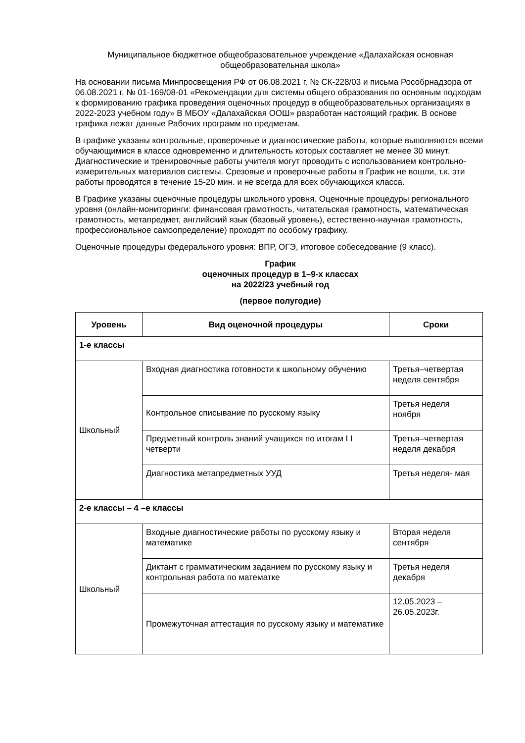Муниципальное бюджетное общеобразовательное учреждение «Далахайская основная общеобразовательная школа»
На основании письма Минпросвещения РФ от 06.08.2021 г. № СК-228/03 и письма Рособрнадзора от 06.08.2021 г. № 01-169/08-01 «Рекомендации для системы общего образования по основным подходам к формированию графика проведения оценочных процедур в общеобразовательных организациях в 2022-2023 учебном году» В МБОУ «Далахайская ООШ» разработан настоящий график. В основе графика лежат данные Рабочих программ по предметам.
В графике указаны контрольные, проверочные и диагностические работы, которые выполняются всеми обучающимися в классе одновременно и длительность которых составляет не менее 30 минут. Диагностические и тренировочные работы учителя могут проводить с использованием контрольно-измерительных материалов системы. Срезовые и проверочные работы в График не вошли, т.к. эти работы проводятся в течение 15-20 мин. и не всегда для всех обучающихся класса.
В Графике указаны оценочные процедуры школьного уровня. Оценочные процедуры регионального уровня (онлайн-мониторинги: финансовая грамотность, читательская грамотность, математическая грамотность, метапредмет, английский язык (базовый уровень), естественно-научная грамотность, профессиональное самоопределение) проходят по особому графику.
Оценочные процедуры федерального уровня: ВПР, ОГЭ, итоговое собеседование (9 класс).
График
оценочных процедур в 1–9-х классах
на 2022/23 учебный год
(первое полугодие)
| Уровень | Вид оценочной процедуры | Сроки |
| --- | --- | --- |
| 1-е классы | | |
| Школьный | Входная диагностика готовности к школьному обучению | Третья–четвертая неделя сентября |
| | Контрольное списывание по русскому языку | Третья неделя ноября |
| | Предметный контроль знаний учащихся по итогам I I четверти | Третья–четвертая неделя декабря |
| | Диагностика метапредметных УУД | Третья неделя- мая |
| 2-е классы – 4 –е классы | | |
| Школьный | Входные диагностические работы по русскому языку и математике | Вторая неделя сентября |
| | Диктант с грамматическим заданием по русскому языку и контрольная работа по математке | Третья неделя декабря |
| | Промежуточная аттестация по русскому языку и математике | 12.05.2023 – 26.05.2023г. |